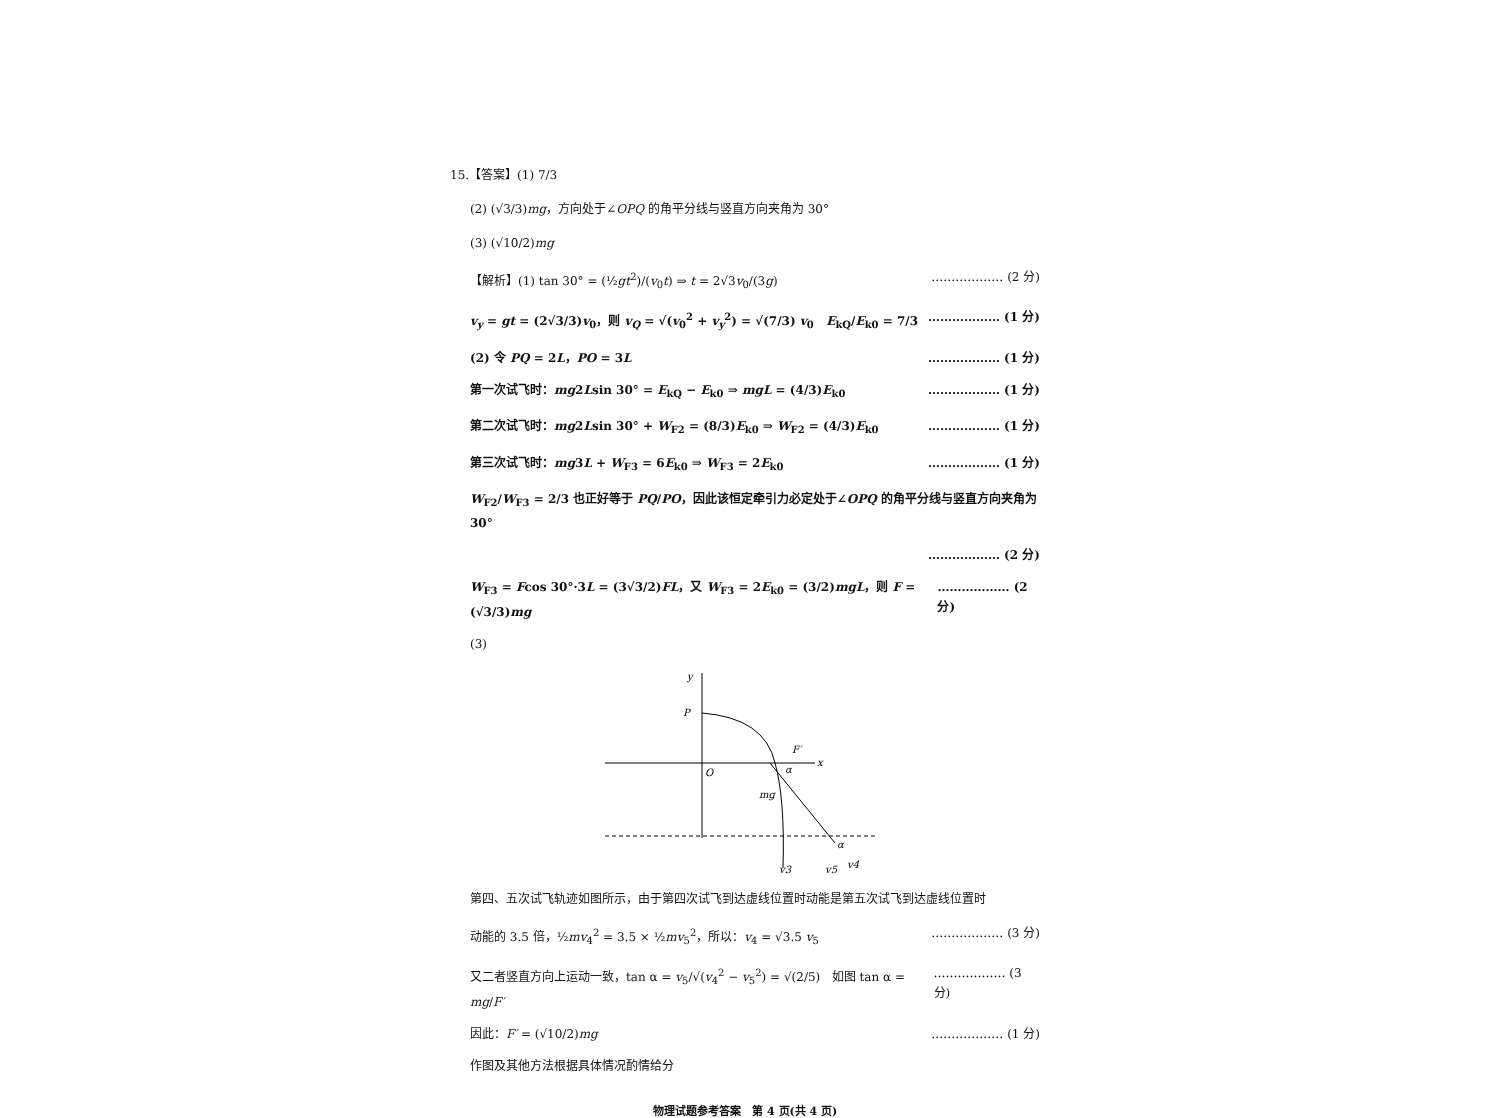15.【答案】(1) 7/3
(2) (√3/3)mg，方向处于∠OPQ 的角平分线与竖直方向夹角为 30°
(3) (√10/2)mg
【解析】(1) tan 30° = (½gt<sup>2</sup>)/(v<sub>0</sub>t) ⇒ t = 2√3v<sub>0</sub>/(3g) ……………… (2 分)
v<sub>y</sub> = gt = (2√3/3)v<sub>0</sub>，则 v<sub>Q</sub> = √(v<sub>0</sub><sup>2</sup> + v<sub>y</sub><sup>2</sup>) = √(7/3) v<sub>0</sub> E<sub>kQ</sub>/E<sub>k0</sub> = 7/3 ……………… (1 分)
(2) 令 PQ = 2L，PO = 3L ……………… (1 分)
第一次试飞时：mg2Lsin 30° = E<sub>kQ</sub> − E<sub>k0</sub> ⇒ mgL = (4/3)E<sub>k0</sub> ……………… (1 分)
第二次试飞时：mg2Lsin 30° + W<sub>F2</sub> = (8/3)E<sub>k0</sub> ⇒ W<sub>F2</sub> = (4/3)E<sub>k0</sub> ……………… (1 分)
第三次试飞时：mg3L + W<sub>F3</sub> = 6E<sub>k0</sub> ⇒ W<sub>F3</sub> = 2E<sub>k0</sub> ……………… (1 分)
W<sub>F2</sub>/W<sub>F3</sub> = 2/3 也正好等于 PQ/PO，因此该恒定牵引力必定处于∠OPQ 的角平分线与竖直方向夹角为 30°
……………… (2 分)
W<sub>F3</sub> = Fcos 30°·3L = (3√3/2)FL，又 W<sub>F3</sub> = 2E<sub>k0</sub> = (3/2)mgL，则 F = (√3/3)mg ……………… (2 分)
(3)
y
P
O
x
F′
α
mg
v3
v5
v4
α
第四、五次试飞轨迹如图所示，由于第四次试飞到达虚线位置时动能是第五次试飞到达虚线位置时
动能的 3.5 倍，½mv<sub>4</sub><sup>2</sup> = 3.5 × ½mv<sub>5</sub><sup>2</sup>，所以：v<sub>4</sub> = √3.5 v<sub>5</sub> ……………… (3 分)
又二者竖直方向上运动一致，tan α = v<sub>5</sub>/√(v<sub>4</sub><sup>2</sup> − v<sub>5</sub><sup>2</sup>) = √(2/5) 如图 tan α = mg/F′ ……………… (3 分)
因此：F′ = (√10/2)mg ……………… (1 分)
作图及其他方法根据具体情况酌情给分
物理试题参考答案 第 4 页(共 4 页)